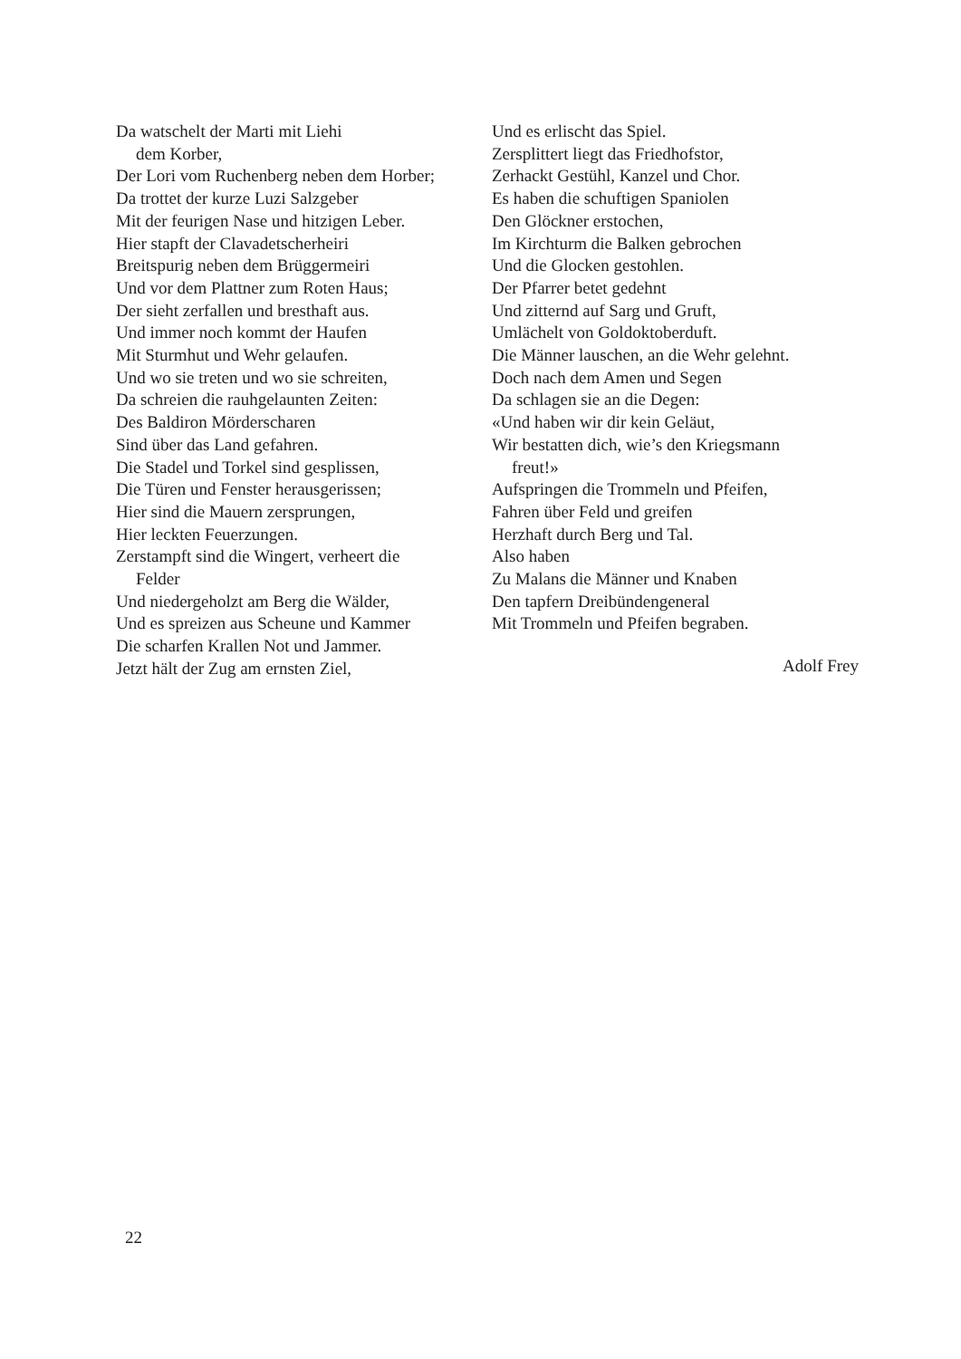Da watschelt der Marti mit Liehi
dem Korber,
Der Lori vom Ruchenberg neben dem Horber;
Da trottet der kurze Luzi Salzgeber
Mit der feurigen Nase und hitzigen Leber.
Hier stapft der Clavadetscherheiri
Breitspurig neben dem Brüggermeiri
Und vor dem Plattner zum Roten Haus;
Der sieht zerfallen und bresthaft aus.
Und immer noch kommt der Haufen
Mit Sturmhut und Wehr gelaufen.
Und wo sie treten und wo sie schreiten,
Da schreien die rauhgelaunten Zeiten:
Des Baldiron Mörderscharen
Sind über das Land gefahren.
Die Stadel und Torkel sind gesplissen,
Die Türen und Fenster herausgerissen;
Hier sind die Mauern zersprungen,
Hier leckten Feuerzungen.
Zerstampft sind die Wingert, verheert die
Felder
Und niedergeholzt am Berg die Wälder,
Und es spreizen aus Scheune und Kammer
Die scharfen Krallen Not und Jammer.
Jetzt hält der Zug am ernsten Ziel,
Und es erlischt das Spiel.
Zersplittert liegt das Friedhofstor,
Zerhackt Gestühl, Kanzel und Chor.
Es haben die schuftigen Spaniolen
Den Glöckner erstochen,
Im Kirchturm die Balken gebrochen
Und die Glocken gestohlen.
Der Pfarrer betet gedehnt
Und zitternd auf Sarg und Gruft,
Umlächelt von Goldoktoberduft.
Die Männer lauschen, an die Wehr gelehnt.
Doch nach dem Amen und Segen
Da schlagen sie an die Degen:
«Und haben wir dir kein Geläut,
Wir bestatten dich, wie’s den Kriegsmann
freut!»
Aufspringen die Trommeln und Pfeifen,
Fahren über Feld und greifen
Herzhaft durch Berg und Tal.
Also haben
Zu Malans die Männer und Knaben
Den tapfern Dreibündengeneral
Mit Trommeln und Pfeifen begraben.
Adolf Frey
22